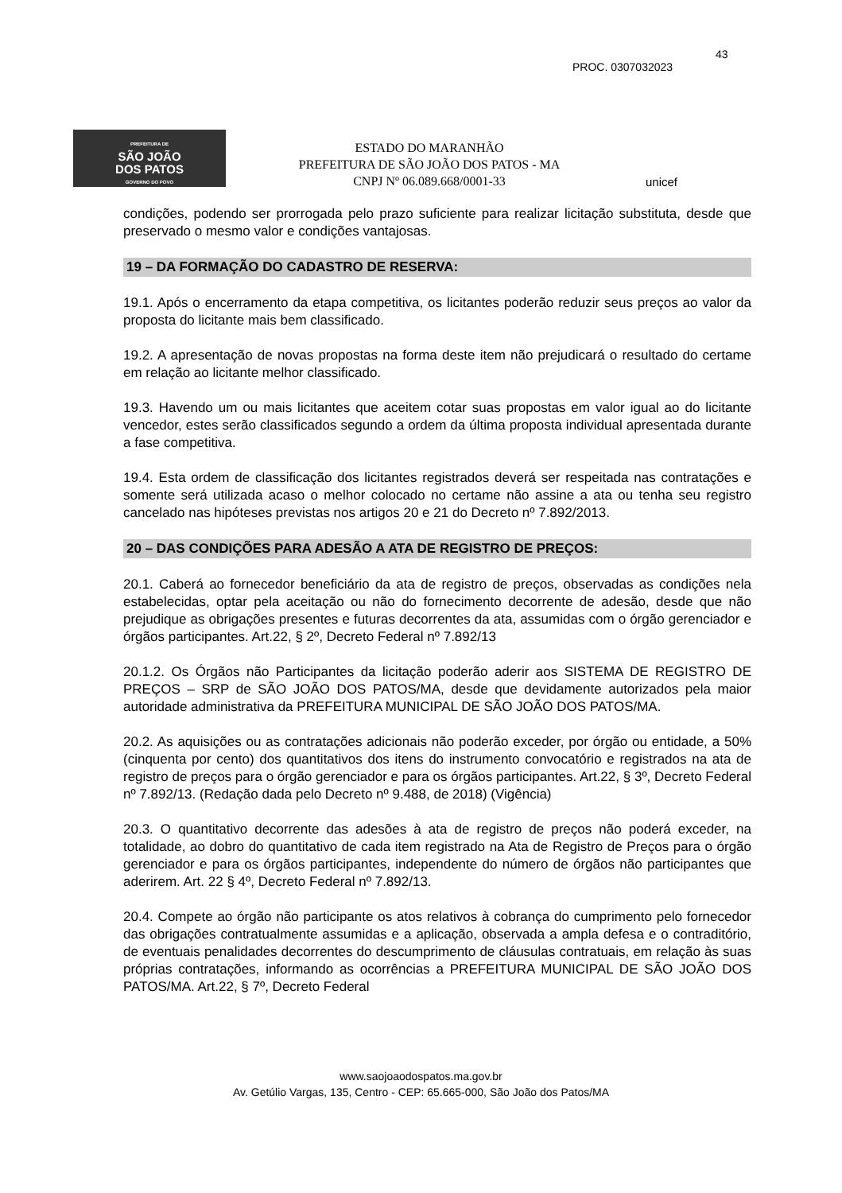PREFEITURA DE
SÃO JOÃO
DOS PATOS
GOVERNO DO POVO
ESTADO DO MARANHÃO
PREFEITURA DE SÃO JOÃO DOS PATOS - MA
CNPJ Nº 06.089.668/0001-33
43
PROC. 0307032023
unicef
condições, podendo ser prorrogada pelo prazo suficiente para realizar licitação substituta, desde que preservado o mesmo valor e condições vantajosas.
19 – DA FORMAÇÃO DO CADASTRO DE RESERVA:
19.1. Após o encerramento da etapa competitiva, os licitantes poderão reduzir seus preços ao valor da proposta do licitante mais bem classificado.
19.2. A apresentação de novas propostas na forma deste item não prejudicará o resultado do certame em relação ao licitante melhor classificado.
19.3. Havendo um ou mais licitantes que aceitem cotar suas propostas em valor igual ao do licitante vencedor, estes serão classificados segundo a ordem da última proposta individual apresentada durante a fase competitiva.
19.4. Esta ordem de classificação dos licitantes registrados deverá ser respeitada nas contratações e somente será utilizada acaso o melhor colocado no certame não assine a ata ou tenha seu registro cancelado nas hipóteses previstas nos artigos 20 e 21 do Decreto nº 7.892/2013.
20 – DAS CONDIÇÕES PARA ADESÃO A ATA DE REGISTRO DE PREÇOS:
20.1. Caberá ao fornecedor beneficiário da ata de registro de preços, observadas as condições nela estabelecidas, optar pela aceitação ou não do fornecimento decorrente de adesão, desde que não prejudique as obrigações presentes e futuras decorrentes da ata, assumidas com o órgão gerenciador e órgãos participantes. Art.22, § 2º, Decreto Federal nº 7.892/13
20.1.2. Os Órgãos não Participantes da licitação poderão aderir aos SISTEMA DE REGISTRO DE PREÇOS – SRP de SÃO JOÃO DOS PATOS/MA, desde que devidamente autorizados pela maior autoridade administrativa da PREFEITURA MUNICIPAL DE SÃO JOÃO DOS PATOS/MA.
20.2. As aquisições ou as contratações adicionais não poderão exceder, por órgão ou entidade, a 50% (cinquenta por cento) dos quantitativos dos itens do instrumento convocatório e registrados na ata de registro de preços para o órgão gerenciador e para os órgãos participantes. Art.22, § 3º, Decreto Federal nº 7.892/13. (Redação dada pelo Decreto nº 9.488, de 2018) (Vigência)
20.3. O quantitativo decorrente das adesões à ata de registro de preços não poderá exceder, na totalidade, ao dobro do quantitativo de cada item registrado na Ata de Registro de Preços para o órgão gerenciador e para os órgãos participantes, independente do número de órgãos não participantes que aderirem. Art. 22 § 4º, Decreto Federal nº 7.892/13.
20.4. Compete ao órgão não participante os atos relativos à cobrança do cumprimento pelo fornecedor das obrigações contratualmente assumidas e a aplicação, observada a ampla defesa e o contraditório, de eventuais penalidades decorrentes do descumprimento de cláusulas contratuais, em relação às suas próprias contratações, informando as ocorrências a PREFEITURA MUNICIPAL DE SÃO JOÃO DOS PATOS/MA. Art.22, § 7º, Decreto Federal
www.saojoaodospatos.ma.gov.br
Av. Getúlio Vargas, 135, Centro - CEP: 65.665-000, São João dos Patos/MA